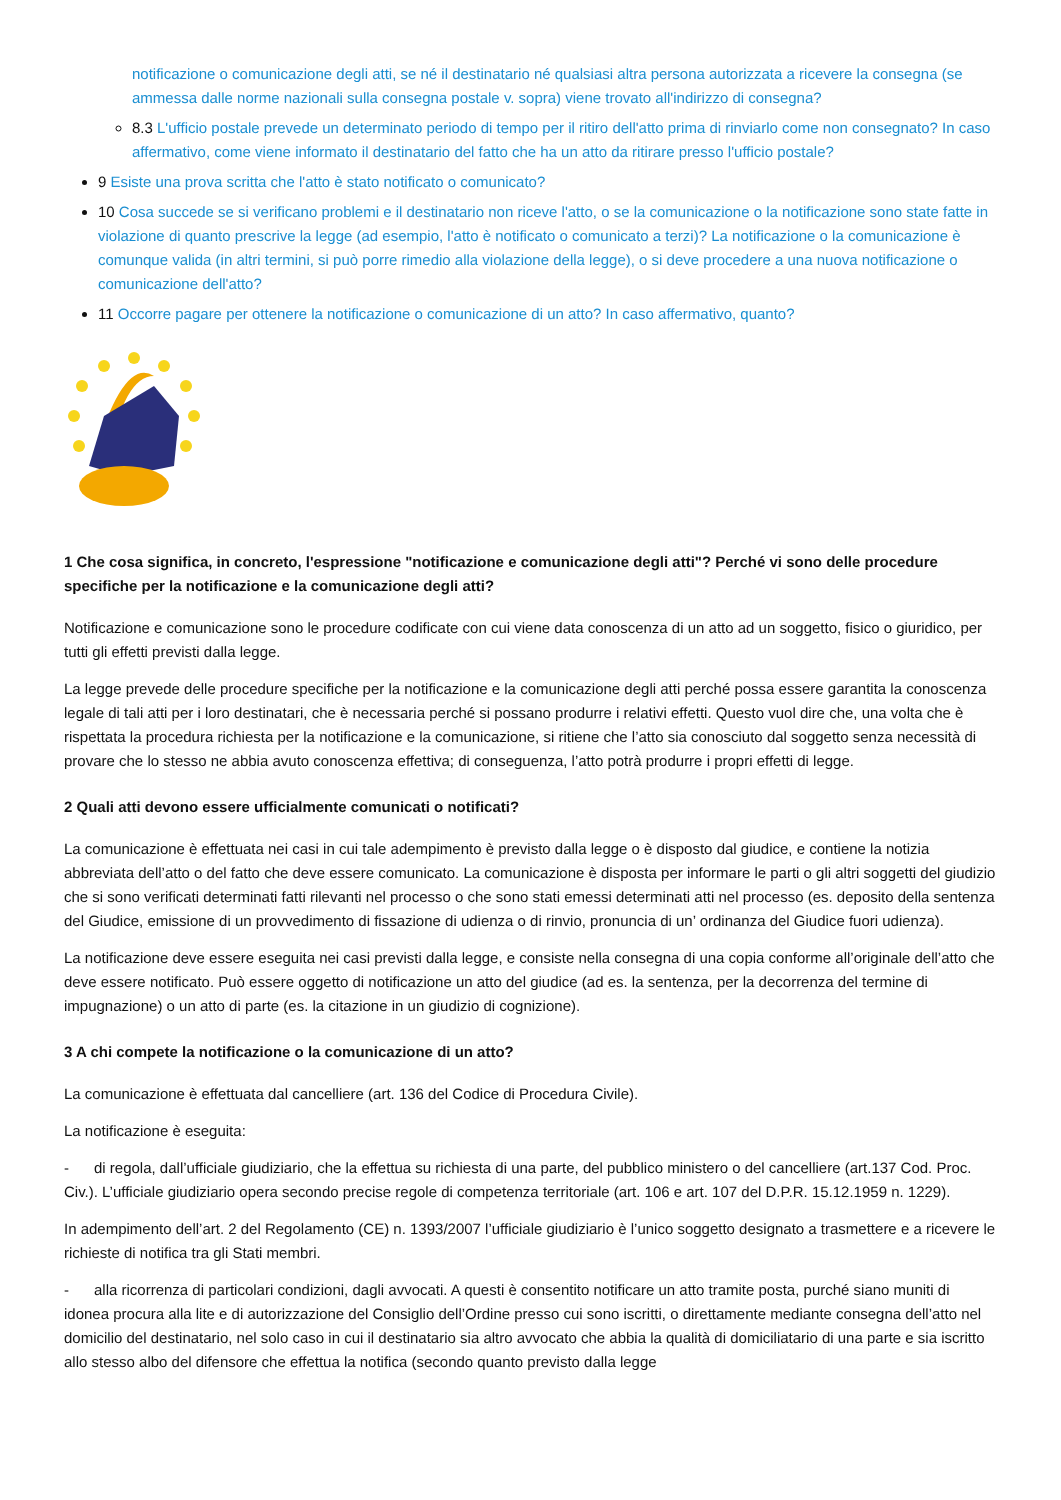notificazione o comunicazione degli atti, se né il destinatario né qualsiasi altra persona autorizzata a ricevere la consegna (se ammessa dalle norme nazionali sulla consegna postale v. sopra) viene trovato all'indirizzo di consegna?
8.3 L'ufficio postale prevede un determinato periodo di tempo per il ritiro dell'atto prima di rinviarlo come non consegnato? In caso affermativo, come viene informato il destinatario del fatto che ha un atto da ritirare presso l'ufficio postale?
9 Esiste una prova scritta che l'atto è stato notificato o comunicato?
10 Cosa succede se si verificano problemi e il destinatario non riceve l'atto, o se la comunicazione o la notificazione sono state fatte in violazione di quanto prescrive la legge (ad esempio, l'atto è notificato o comunicato a terzi)? La notificazione o la comunicazione è comunque valida (in altri termini, si può porre rimedio alla violazione della legge), o si deve procedere a una nuova notificazione o comunicazione dell'atto?
11 Occorre pagare per ottenere la notificazione o comunicazione di un atto? In caso affermativo, quanto?
1 Che cosa significa, in concreto, l'espressione "notificazione e comunicazione degli atti"? Perché vi sono delle procedure specifiche per la notificazione e la comunicazione degli atti?
Notificazione e comunicazione sono le procedure codificate con cui viene data conoscenza di un atto ad un soggetto, fisico o giuridico, per tutti gli effetti previsti dalla legge.
La legge prevede delle procedure specifiche per la notificazione e la comunicazione degli atti perché possa essere garantita la conoscenza legale di tali atti per i loro destinatari, che è necessaria perché si possano produrre i relativi effetti. Questo vuol dire che, una volta che è rispettata la procedura richiesta per la notificazione e la comunicazione, si ritiene che l’atto sia conosciuto dal soggetto senza necessità di provare che lo stesso ne abbia avuto conoscenza effettiva; di conseguenza, l’atto potrà produrre i propri effetti di legge.
2 Quali atti devono essere ufficialmente comunicati o notificati?
La comunicazione è effettuata nei casi in cui tale adempimento è previsto dalla legge o è disposto dal giudice, e contiene la notizia abbreviata dell’atto o del fatto che deve essere comunicato. La comunicazione è disposta per informare le parti o gli altri soggetti del giudizio che si sono verificati determinati fatti rilevanti nel processo o che sono stati emessi determinati atti nel processo (es. deposito della sentenza del Giudice, emissione di un provvedimento di fissazione di udienza o di rinvio, pronuncia di un’ ordinanza del Giudice fuori udienza).
La notificazione deve essere eseguita nei casi previsti dalla legge, e consiste nella consegna di una copia conforme all’originale dell’atto che deve essere notificato. Può essere oggetto di notificazione un atto del giudice (ad es. la sentenza, per la decorrenza del termine di impugnazione) o un atto di parte (es. la citazione in un giudizio di cognizione).
3 A chi compete la notificazione o la comunicazione di un atto?
La comunicazione è effettuata dal cancelliere (art. 136 del Codice di Procedura Civile).
La notificazione è eseguita:
- di regola, dall’ufficiale giudiziario, che la effettua su richiesta di una parte, del pubblico ministero o del cancelliere (art.137 Cod. Proc. Civ.). L’ufficiale giudiziario opera secondo precise regole di competenza territoriale (art. 106 e art. 107 del D.P.R. 15.12.1959 n. 1229).
In adempimento dell’art. 2 del Regolamento (CE) n. 1393/2007 l’ufficiale giudiziario è l’unico soggetto designato a trasmettere e a ricevere le richieste di notifica tra gli Stati membri.
- alla ricorrenza di particolari condizioni, dagli avvocati. A questi è consentito notificare un atto tramite posta, purché siano muniti di idonea procura alla lite e di autorizzazione del Consiglio dell’Ordine presso cui sono iscritti, o direttamente mediante consegna dell’atto nel domicilio del destinatario, nel solo caso in cui il destinatario sia altro avvocato che abbia la qualità di domiciliatario di una parte e sia iscritto allo stesso albo del difensore che effettua la notifica (secondo quanto previsto dalla legge